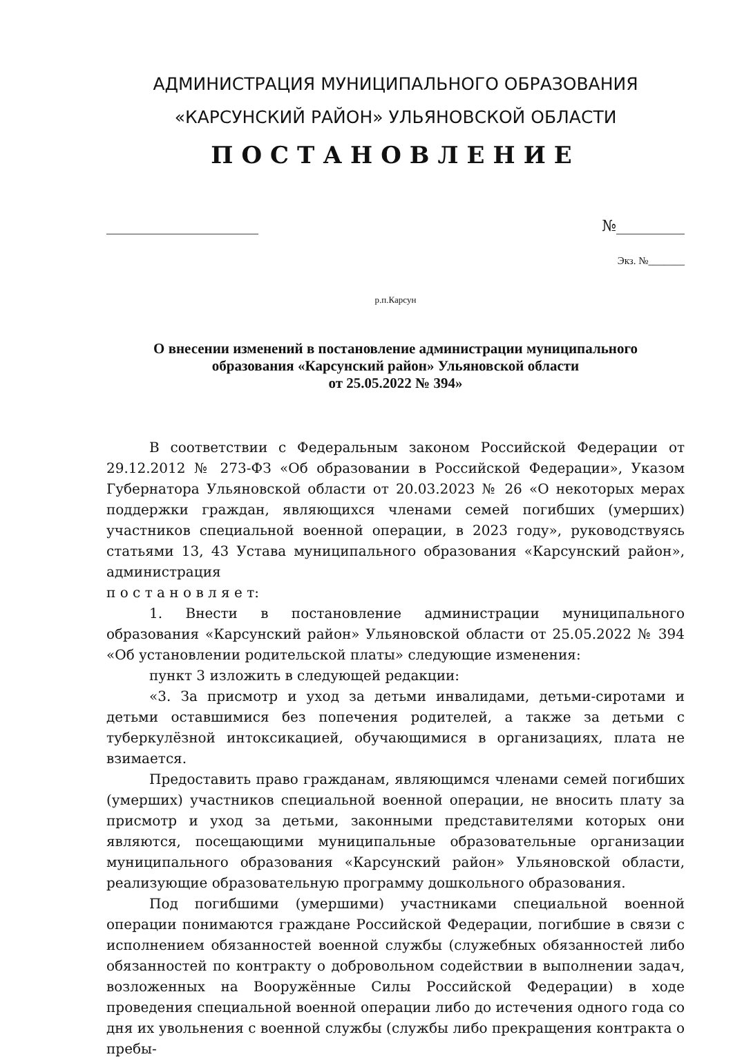АДМИНИСТРАЦИЯ МУНИЦИПАЛЬНОГО ОБРАЗОВАНИЯ
«КАРСУНСКИЙ РАЙОН» УЛЬЯНОВСКОЙ ОБЛАСТИ
ПОСТАНОВЛЕНИЕ
____________________ №_________
Экз. №_______
р.п.Карсун
О внесении изменений в постановление администрации муниципального
образования «Карсунский район» Ульяновской области
от 25.05.2022 № 394»
В соответствии с Федеральным законом Российской Федерации от 29.12.2012 № 273-ФЗ «Об образовании в Российской Федерации», Указом Губернатора Ульяновской области от 20.03.2023 № 26 «О некоторых мерах поддержки граждан, являющихся членами семей погибших (умерших) участников специальной военной операции, в 2023 году», руководствуясь статьями 13, 43 Устава муниципального образования «Карсунский район», администрация
п о с т а н о в л я е т:
1. Внести в постановление администрации муниципального образования «Карсунский район» Ульяновской области от 25.05.2022 № 394 «Об установлении родительской платы» следующие изменения:
пункт 3 изложить в следующей редакции:
«3. За присмотр и уход за детьми инвалидами, детьми-сиротами и детьми оставшимися без попечения родителей, а также за детьми с туберкулёзной интоксикацией, обучающимися в организациях, плата не взимается.
Предоставить право гражданам, являющимся членами семей погибших (умерших) участников специальной военной операции, не вносить плату за присмотр и уход за детьми, законными представителями которых они являются, посещающими муниципальные образовательные организации муниципального образования «Карсунский район» Ульяновской области, реализующие образовательную программу дошкольного образования.
Под погибшими (умершими) участниками специальной военной операции понимаются граждане Российской Федерации, погибшие в связи с исполнением обязанностей военной службы (служебных обязанностей либо обязанностей по контракту о добровольном содействии в выполнении задач, возложенных на Вооружённые Силы Российской Федерации) в ходе проведения специальной военной операции либо до истечения одного года со дня их увольнения с военной службы (службы либо прекращения контракта о пребы-